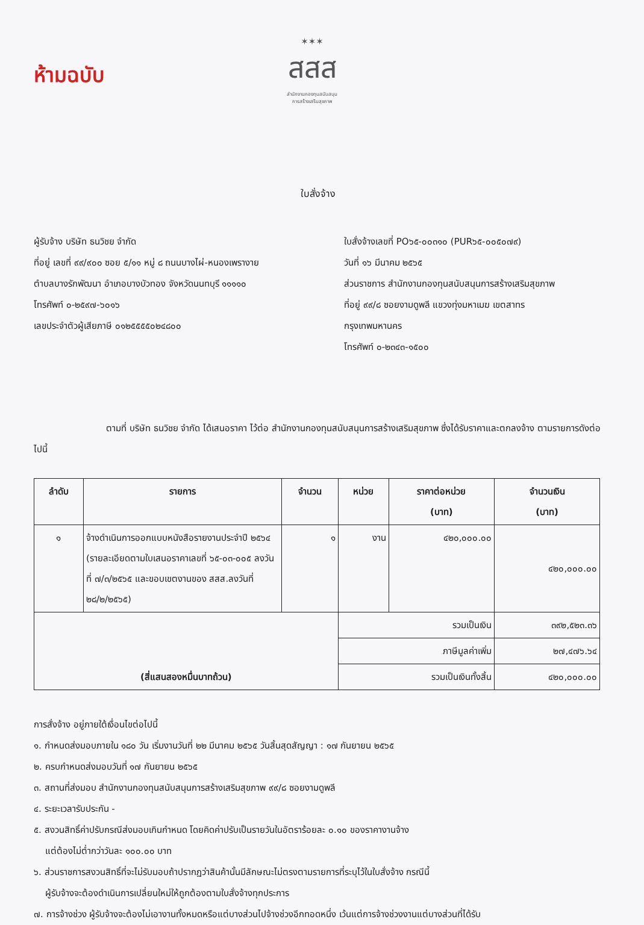ห้ามฉบับ
✶✶✶
สสส
สำนักงานกองทุนสนับสนุน
การสร้างเสริมสุขภาพ
ใบสั่งจ้าง
ผู้รับจ้าง บริษัท ธนวิชย จำกัด
ที่อยู่ เลขที่ ๙๙/๙๐๐ ซอย ๕/๑๑ หมู่ ๘ ถนนบางไผ่-หนองเพรางาย
ตำบลบางรักพัฒนา อำเภอบางบัวทอง จังหวัดนนทบุรี ๑๑๑๑๐
โทรศัพท์ ๐-๒๕๙๗-๖๐๑๖
เลขประจำตัวผู้เสียภาษี ๐๑๒๕๕๕๕๐๒๔๘๐๐
ใบสั่งจ้างเลขที่ PO๖๕-๐๐๓๑๐ (PUR๖๕-๐๐๕๐๗๙)
วันที่ ๑๖ มีนาคม ๒๕๖๕
ส่วนราชการ สำนักงานกองทุนสนับสนุนการสร้างเสริมสุขภาพ
ที่อยู่ ๙๙/๘ ซอยงามดูพลี แขวงทุ่งมหาเมฆ เขตสาทร
กรุงเทพมหานคร
โทรศัพท์ ๐-๒๓๔๓-๑๕๐๐
ตามที่ บริษัท ธนวิชย จำกัด ได้เสนอราคา ไว้ต่อ สำนักงานกองทุนสนับสนุนการสร้างเสริมสุขภาพ ซึ่งได้รับราคาและตกลงจ้าง ตามรายการดังต่อไปนี้
| ลำดับ | รายการ | จำนวน | หน่วย | ราคาต่อหน่วย (บาท) | จำนวนเงิน (บาท) |
| --- | --- | --- | --- | --- | --- |
| ๑ | จ้างดำเนินการออกแบบหนังสือรายงานประจำปี ๒๕๖๔ (รายละเอียดตามใบเสนอราคาเลขที่ ๖๕-๐๓-๐๐๕ ลงวันที่ ๗/๓/๒๕๖๕ และขอบเขตงานของ สสส.ลงวันที่ ๒๘/๒/๒๕๖๕) | ๑ | งาน | ๔๒๐,๐๐๐.๐๐ | ๔๒๐,๐๐๐.๐๐ |
| (สี่แสนสองหมื่นบาทถ้วน) | | | รวมเป็นเงิน | | ๓๙๒,๕๒๓.๓๖ |
| | | | ภาษีมูลค่าเพิ่ม | | ๒๗,๔๗๖.๖๔ |
| | | | รวมเป็นเงินทั้งสิ้น | | ๔๒๐,๐๐๐.๐๐ |
การสั่งจ้าง อยู่ภายใต้เงื่อนไขต่อไปนี้
๑. กำหนดส่งมอบภายใน ๑๘๐ วัน เริ่มงานวันที่ ๒๒ มีนาคม ๒๕๖๕ วันสิ้นสุดสัญญา : ๑๗ กันยายน ๒๕๖๕
๒. ครบกำหนดส่งมอบวันที่ ๑๗ กันยายน ๒๕๖๕
๓. สถานที่ส่งมอบ สำนักงานกองทุนสนับสนุนการสร้างเสริมสุขภาพ ๙๙/๘ ซอยงามดูพลี
๔. ระยะเวลารับประกัน -
๕. สงวนสิทธิ์ค่าปรับกรณีส่งมอบเกินกำหนด โดยคิดค่าปรับเป็นรายวันในอัตราร้อยละ ๐.๑๐ ของราคางานจ้าง
แต่ต้องไม่ต่ำกว่าวันละ ๑๐๐.๐๐ บาท
๖. ส่วนราชการสงวนสิทธิ์ที่จะไม่รับมอบถ้าปรากฏว่าสินค้านั้นมีลักษณะไม่ตรงตามรายการที่ระบุไว้ในใบสั่งจ้าง กรณีนี้
ผู้รับจ้างจะต้องดำเนินการเปลี่ยนใหม่ให้ถูกต้องตามใบสั่งจ้างทุกประการ
๗. การจ้างช่วง ผู้รับจ้างจะต้องไม่เอางานทั้งหมดหรือแต่บางส่วนไปจ้างช่วงอีกทอดหนึ่ง เว้นแต่การจ้างช่วงงานแต่บางส่วนที่ได้รับ